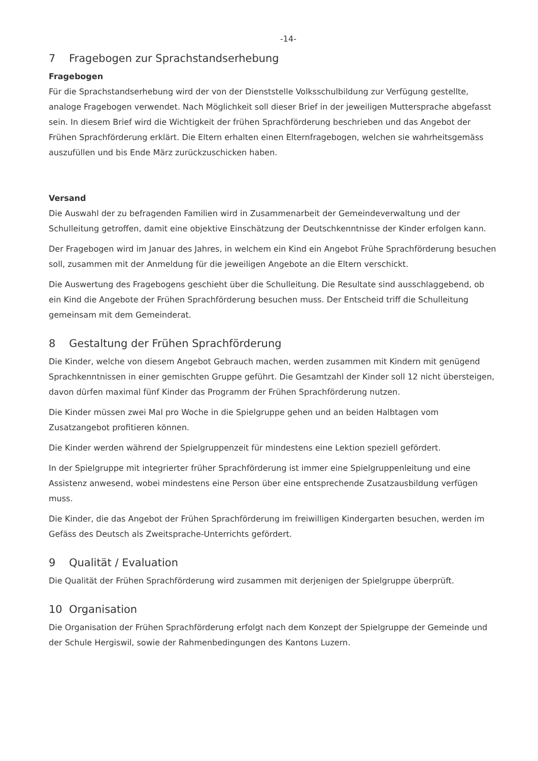-14-
7 Fragebogen zur Sprachstandserhebung
Fragebogen
Für die Sprachstandserhebung wird der von der Dienststelle Volksschulbildung zur Verfügung gestellte, analoge Fragebogen verwendet. Nach Möglichkeit soll dieser Brief in der jeweiligen Muttersprache abgefasst sein. In diesem Brief wird die Wichtigkeit der frühen Sprachförderung beschrieben und das Angebot der Frühen Sprachförderung erklärt. Die Eltern erhalten einen Elternfragebogen, welchen sie wahrheitsgemäss auszufüllen und bis Ende März zurückzuschicken haben.
Versand
Die Auswahl der zu befragenden Familien wird in Zusammenarbeit der Gemeindeverwaltung und der Schulleitung getroffen, damit eine objektive Einschätzung der Deutschkenntnisse der Kinder erfolgen kann.
Der Fragebogen wird im Januar des Jahres, in welchem ein Kind ein Angebot Frühe Sprachförderung besuchen soll, zusammen mit der Anmeldung für die jeweiligen Angebote an die Eltern verschickt.
Die Auswertung des Fragebogens geschieht über die Schulleitung. Die Resultate sind ausschlaggebend, ob ein Kind die Angebote der Frühen Sprachförderung besuchen muss. Der Entscheid triff die Schulleitung gemeinsam mit dem Gemeinderat.
8 Gestaltung der Frühen Sprachförderung
Die Kinder, welche von diesem Angebot Gebrauch machen, werden zusammen mit Kindern mit genügend Sprachkenntnissen in einer gemischten Gruppe geführt. Die Gesamtzahl der Kinder soll 12 nicht übersteigen, davon dürfen maximal fünf Kinder das Programm der Frühen Sprachförderung nutzen.
Die Kinder müssen zwei Mal pro Woche in die Spielgruppe gehen und an beiden Halbtagen vom Zusatzangebot profitieren können.
Die Kinder werden während der Spielgruppenzeit für mindestens eine Lektion speziell gefördert.
In der Spielgruppe mit integrierter früher Sprachförderung ist immer eine Spielgruppenleitung und eine Assistenz anwesend, wobei mindestens eine Person über eine entsprechende Zusatzausbildung verfügen muss.
Die Kinder, die das Angebot der Frühen Sprachförderung im freiwilligen Kindergarten besuchen, werden im Gefäss des Deutsch als Zweitsprache-Unterrichts gefördert.
9 Qualität / Evaluation
Die Qualität der Frühen Sprachförderung wird zusammen mit derjenigen der Spielgruppe überprüft.
10 Organisation
Die Organisation der Frühen Sprachförderung erfolgt nach dem Konzept der Spielgruppe der Gemeinde und der Schule Hergiswil, sowie der Rahmenbedingungen des Kantons Luzern.